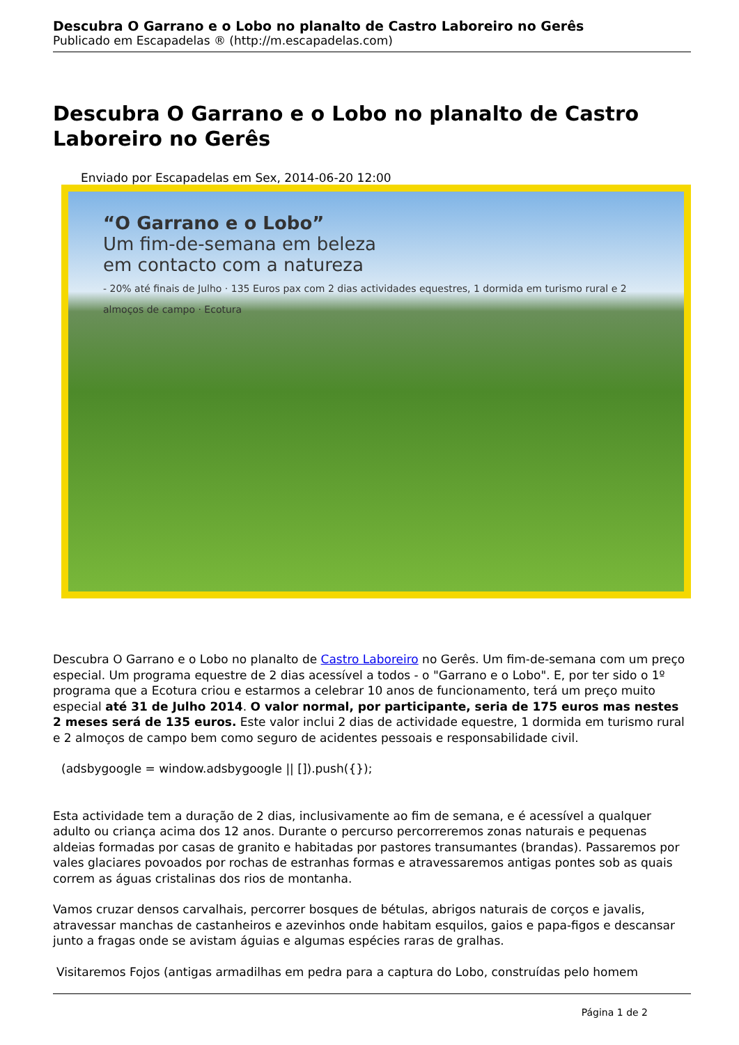Descubra O Garrano e o Lobo no planalto de Castro Laboreiro no Gerês
Publicado em Escapadelas ® (http://m.escapadelas.com)
Descubra O Garrano e o Lobo no planalto de Castro Laboreiro no Gerês
Enviado por Escapadelas em Sex, 2014-06-20 12:00
“O Garrano e o Lobo”
Um fim-de-semana em beleza
em contacto com a natureza
- 20% até finais de Julho · 135 Euros pax com 2 dias actividades equestres, 1 dormida em turismo rural e 2 almoços de campo · Ecotura
Descubra O Garrano e o Lobo no planalto de Castro Laboreiro no Gerês. Um fim-de-semana com um preço especial. Um programa equestre de 2 dias acessível a todos - o "Garrano e o Lobo". E, por ter sido o 1º programa que a Ecotura criou e estarmos a celebrar 10 anos de funcionamento, terá um preço muito especial até 31 de Julho 2014. O valor normal, por participante, seria de 175 euros mas nestes 2 meses será de 135 euros. Este valor inclui 2 dias de actividade equestre, 1 dormida em turismo rural e 2 almoços de campo bem como seguro de acidentes pessoais e responsabilidade civil.
(adsbygoogle = window.adsbygoogle || []).push({});
Esta actividade tem a duração de 2 dias, inclusivamente ao fim de semana, e é acessível a qualquer adulto ou criança acima dos 12 anos. Durante o percurso percorreremos zonas naturais e pequenas aldeias formadas por casas de granito e habitadas por pastores transumantes (brandas). Passaremos por vales glaciares povoados por rochas de estranhas formas e atravessaremos antigas pontes sob as quais correm as águas cristalinas dos rios de montanha.
Vamos cruzar densos carvalhais, percorrer bosques de bétulas, abrigos naturais de corços e javalis, atravessar manchas de castanheiros e azevinhos onde habitam esquilos, gaios e papa-figos e descansar junto a fragas onde se avistam águias e algumas espécies raras de gralhas.
Visitaremos Fojos (antigas armadilhas em pedra para a captura do Lobo, construídas pelo homem
Página 1 de 2